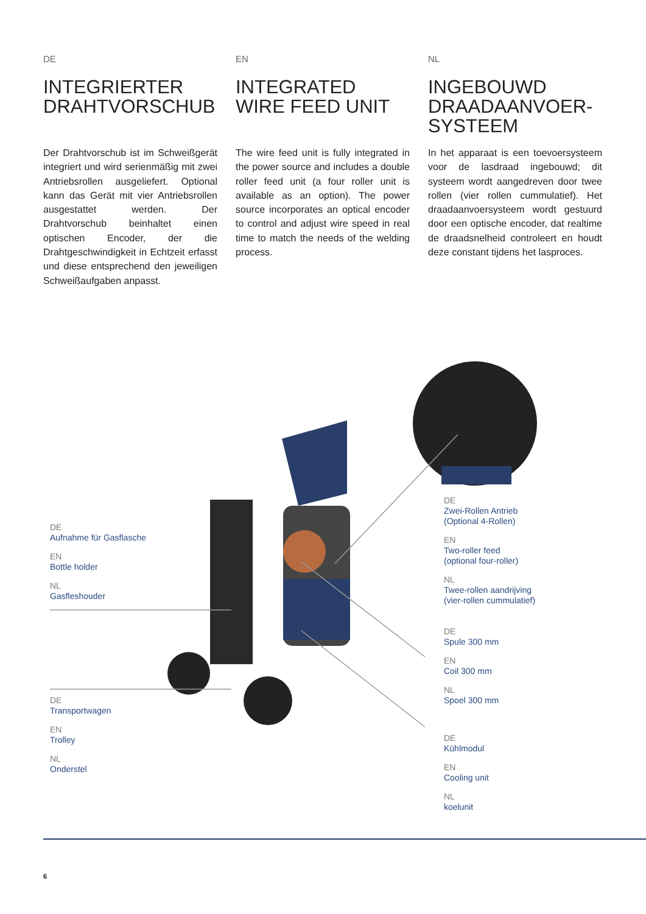DE
INTEGRIERTER DRAHTVORSCHUB
Der Drahtvorschub ist im Schweißgerät integriert und wird serienmäßig mit zwei Antriebsrollen ausgeliefert. Optional kann das Gerät mit vier Antriebsrollen ausgestattet werden. Der Drahtvorschub beinhaltet einen optischen Encoder, der die Drahtgeschwindigkeit in Echtzeit erfasst und diese entsprechend den jeweiligen Schweißaufgaben anpasst.
EN
INTEGRATED WIRE FEED UNIT
The wire feed unit is fully integrated in the power source and includes a double roller feed unit (a four roller unit is available as an option). The power source incorporates an optical encoder to control and adjust wire speed in real time to match the needs of the welding process.
NL
INGEBOUWD DRAADAANVOER-SYSTEEM
In het apparaat is een toevoersysteem voor de lasdraad ingebouwd; dit systeem wordt aangedreven door twee rollen (vier rollen cummulatief). Het draadaanvoersysteem wordt gestuurd door een optische encoder, dat realtime de draadsnelheid controleert en houdt deze constant tijdens het lasproces.
DE
Aufnahme für Gasflasche
EN
Bottle holder
NL
Gasfleshouder
DE
Transportwagen
EN
Trolley
NL
Onderstel
DE
Zwei-Rollen Antrieb
(Optional 4-Rollen)
EN
Two-roller feed
(optional four-roller)
NL
Twee-rollen aandrijving
(vier-rollen cummulatief)
DE
Spule 300 mm
EN
Coil 300 mm
NL
Spoel 300 mm
DE
Kühlmodul
EN
Cooling unit
NL
koelunit
6